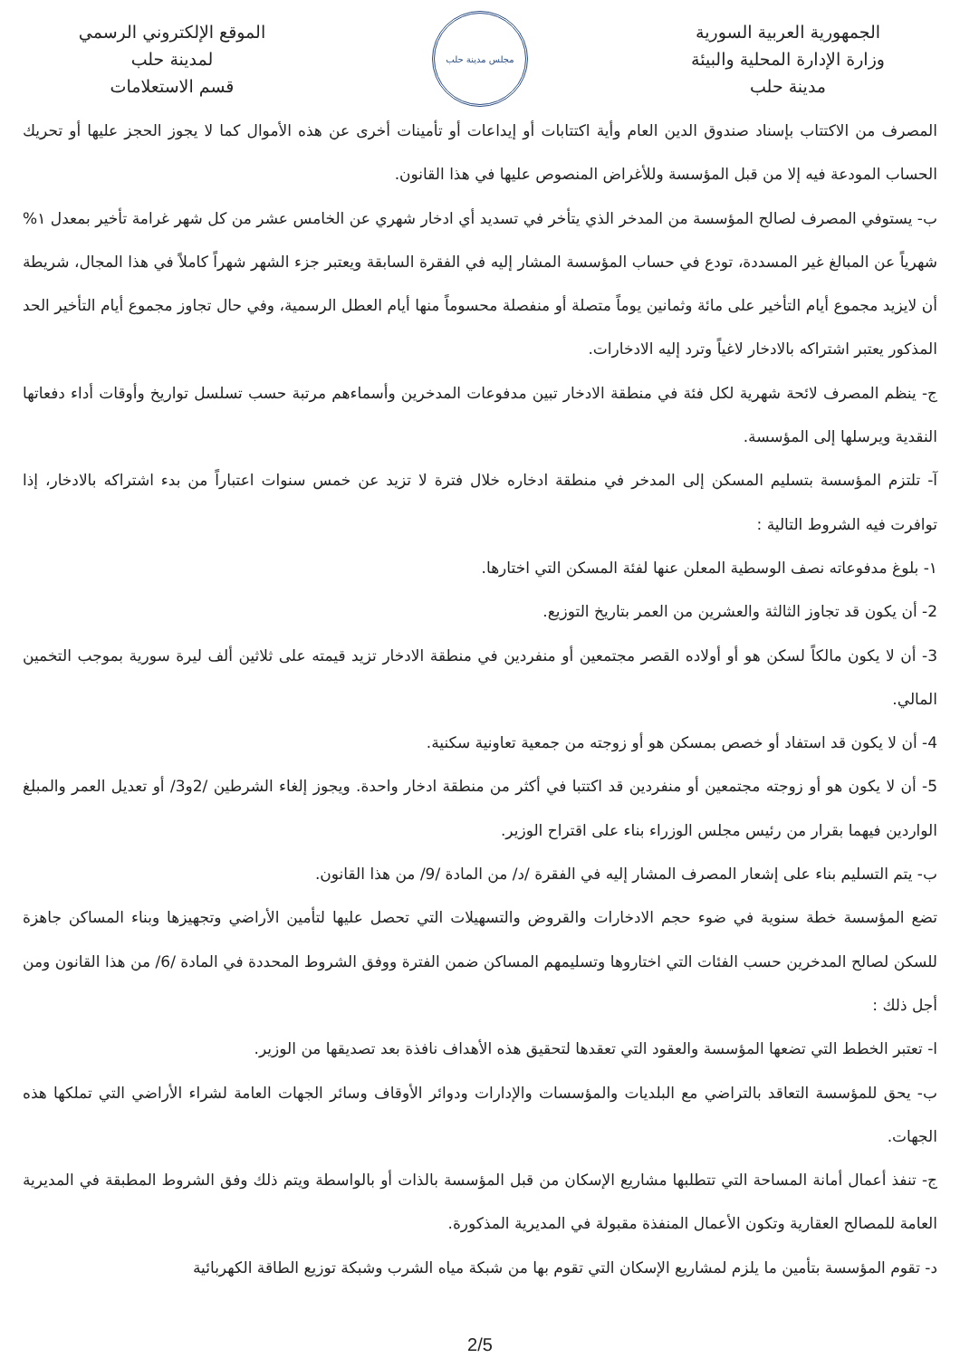الجمهورية العربية السورية
وزارة الإدارة المحلية والبيئة
مدينة حلب
مجلس مدينة حلب
الموقع الإلكتروني الرسمي
لمدينة حلب
قسم الاستعلامات
المصرف من الاكتتاب بإسناد صندوق الدين العام وأية اكتتابات أو إيداعات أو تأمينات أخرى عن هذه الأموال كما لا يجوز الحجز عليها أو تحريك الحساب المودعة فيه إلا من قبل المؤسسة وللأغراض المنصوص عليها في هذا القانون.
ب- يستوفي المصرف لصالح المؤسسة من المدخر الذي يتأخر في تسديد أي ادخار شهري عن الخامس عشر من كل شهر غرامة تأخير بمعدل ١% شهرياً عن المبالغ غير المسددة، تودع في حساب المؤسسة المشار إليه في الفقرة السابقة ويعتبر جزء الشهر شهراً كاملاً في هذا المجال، شريطة أن لايزيد مجموع أيام التأخير على مائة وثمانين يوماً متصلة أو منفصلة محسوماً منها أيام العطل الرسمية، وفي حال تجاوز مجموع أيام التأخير الحد المذكور يعتبر اشتراكه بالادخار لاغياً وترد إليه الادخارات.
ج- ينظم المصرف لائحة شهرية لكل فئة في منطقة الادخار تبين مدفوعات المدخرين وأسماءهم مرتبة حسب تسلسل تواريخ وأوقات أداء دفعاتها النقدية ويرسلها إلى المؤسسة.
آ- تلتزم المؤسسة بتسليم المسكن إلى المدخر في منطقة ادخاره خلال فترة لا تزيد عن خمس سنوات اعتباراً من بدء اشتراكه بالادخار، إذا توافرت فيه الشروط التالية :
١- بلوغ مدفوعاته نصف الوسطية المعلن عنها لفئة المسكن التي اختارها.
2- أن يكون قد تجاوز الثالثة والعشرين من العمر بتاريخ التوزيع.
3- أن لا يكون مالكاً لسكن هو أو أولاده القصر مجتمعين أو منفردين في منطقة الادخار تزيد قيمته على ثلاثين ألف ليرة سورية بموجب التخمين المالي.
4- أن لا يكون قد استفاد أو خصص بمسكن هو أو زوجته من جمعية تعاونية سكنية.
5- أن لا يكون هو أو زوجته مجتمعين أو منفردين قد اكتتبا في أكثر من منطقة ادخار واحدة. ويجوز إلغاء الشرطين /2و3/ أو تعديل العمر والمبلغ الواردين فيهما بقرار من رئيس مجلس الوزراء بناء على اقتراح الوزير.
ب- يتم التسليم بناء على إشعار المصرف المشار إليه في الفقرة /د/ من المادة /9/ من هذا القانون.
تضع المؤسسة خطة سنوية في ضوء حجم الادخارات والقروض والتسهيلات التي تحصل عليها لتأمين الأراضي وتجهيزها وبناء المساكن جاهزة للسكن لصالح المدخرين حسب الفئات التي اختاروها وتسليمهم المساكن ضمن الفترة ووفق الشروط المحددة في المادة /6/ من هذا القانون ومن أجل ذلك :
ا- تعتبر الخطط التي تضعها المؤسسة والعقود التي تعقدها لتحقيق هذه الأهداف نافذة بعد تصديقها من الوزير.
ب- يحق للمؤسسة التعاقد بالتراضي مع البلديات والمؤسسات والإدارات ودوائر الأوقاف وسائر الجهات العامة لشراء الأراضي التي تملكها هذه الجهات.
ج- تنفذ أعمال أمانة المساحة التي تتطلبها مشاريع الإسكان من قبل المؤسسة بالذات أو بالواسطة ويتم ذلك وفق الشروط المطبقة في المديرية العامة للمصالح العقارية وتكون الأعمال المنفذة مقبولة في المديرية المذكورة.
د- تقوم المؤسسة بتأمين ما يلزم لمشاريع الإسكان التي تقوم بها من شبكة مياه الشرب وشبكة توزيع الطاقة الكهربائية
2/5